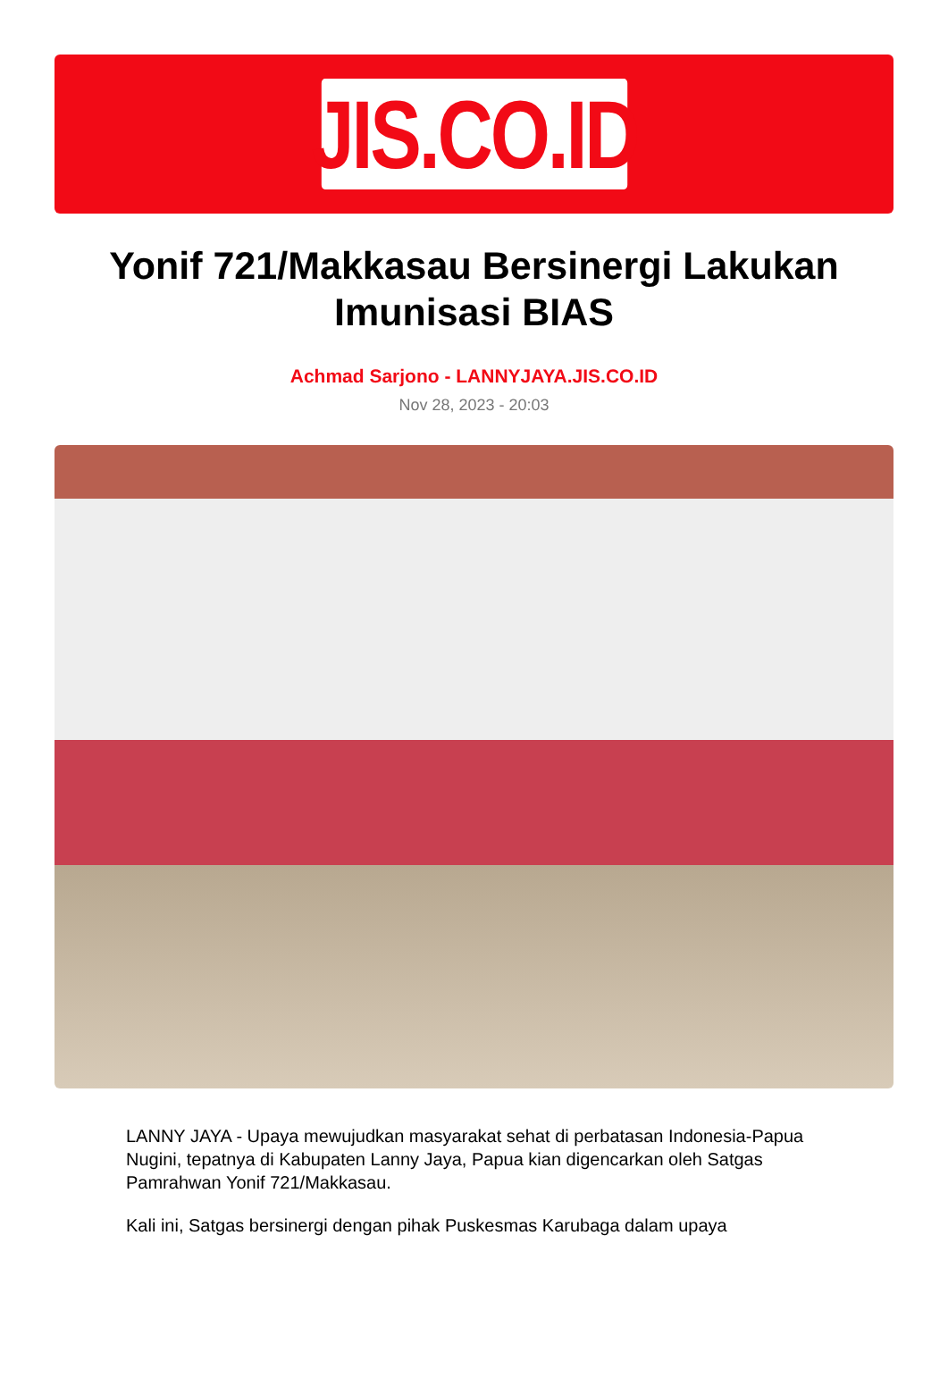JIS.CO.ID
Yonif 721/Makkasau Bersinergi Lakukan Imunisasi BIAS
Achmad Sarjono - LANNYJAYA.JIS.CO.ID
Nov 28, 2023 - 20:03
LANNY JAYA - Upaya mewujudkan masyarakat sehat di perbatasan Indonesia-Papua Nugini, tepatnya di Kabupaten Lanny Jaya, Papua kian digencarkan oleh Satgas Pamrahwan Yonif 721/Makkasau.
Kali ini, Satgas bersinergi dengan pihak Puskesmas Karubaga dalam upaya